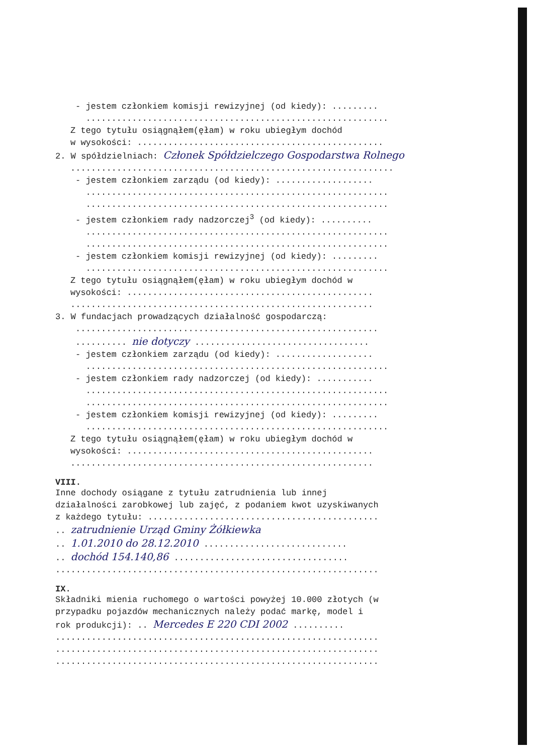- jestem członkiem komisji rewizyjnej (od kiedy): .........
...........................................................
Z tego tytułu osiągnąłem(ęłam) w roku ubiegłym dochód
w wysokości: ................................................
2. W spółdzielniach: Członek Spółdzielczego Gospodarstwa Rolnego
...............................................................
- jestem członkiem zarządu (od kiedy): ...................
...........................................................
...........................................................
- jestem członkiem rady nadzorczej<sup>3</sup> (od kiedy): ..........
...........................................................
...........................................................
- jestem członkiem komisji rewizyjnej (od kiedy): .........
...........................................................
Z tego tytułu osiągnąłem(ęłam) w roku ubiegłym dochód w
wysokości: ................................................
...........................................................
3. W fundacjach prowadzących działalność gospodarczą:
...........................................................
.......... nie dotyczy ..................................
- jestem członkiem zarządu (od kiedy): ...................
...........................................................
- jestem członkiem rady nadzorczej (od kiedy): ...........
...........................................................
...........................................................
- jestem członkiem komisji rewizyjnej (od kiedy): .........
...........................................................
Z tego tytułu osiągnąłem(ęłam) w roku ubiegłym dochód w
wysokości: ................................................
...........................................................
VIII.
Inne dochody osiągane z tytułu zatrudnienia lub innej
działalności zarobkowej lub zajęć, z podaniem kwot uzyskiwanych
z każdego tytułu: .............................................
.. zatrudnienie Urząd Gminy Żółkiewka
.. 1.01.2010 do 28.12.2010 ............................
.. dochód 154.140,86 ..................................
...............................................................
IX.
Składniki mienia ruchomego o wartości powyżej 10.000 złotych (w
przypadku pojazdów mechanicznych należy podać markę, model i
rok produkcji): .. Mercedes E 220 CDI 2002 ..........
...............................................................
...............................................................
...............................................................